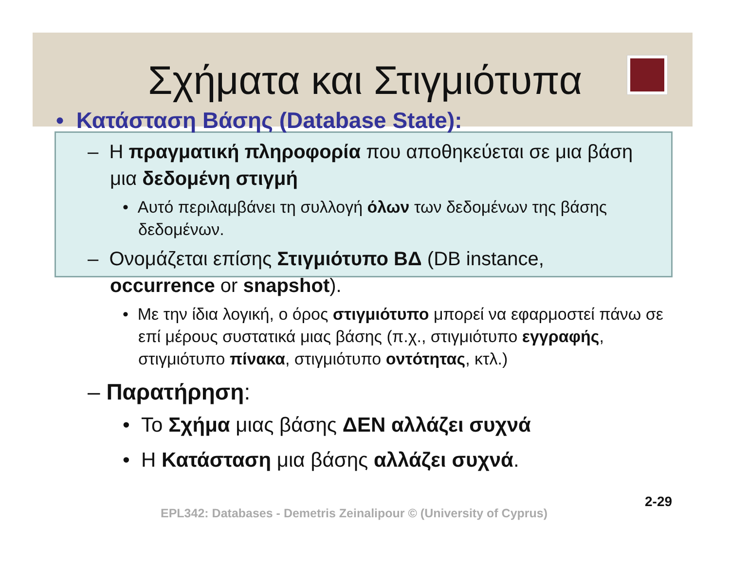Σχήματα και Στιγμιότυπα
• Κατάσταση Βάσης (Database State):
– Η πραγματική πληροφορία που αποθηκεύεται σε μια βάση μια δεδομένη στιγμή
• Αυτό περιλαμβάνει τη συλλογή όλων των δεδομένων της βάσης δεδομένων.
– Ονομάζεται επίσης Στιγμιότυπο ΒΔ (DB instance, occurrence or snapshot).
• Με την ίδια λογική, ο όρος στιγμιότυπο μπορεί να εφαρμοστεί πάνω σε επί μέρους συστατικά μιας βάσης (π.χ., στιγμιότυπο εγγραφής, στιγμιότυπο πίνακα, στιγμιότυπο οντότητας, κτλ.)
– Παρατήρηση:
• Το Σχήμα μιας βάσης ΔΕΝ αλλάζει συχνά
• Η Κατάσταση μια βάσης αλλάζει συχνά.
2-29
EPL342: Databases - Demetris Zeinalipour © (University of Cyprus)